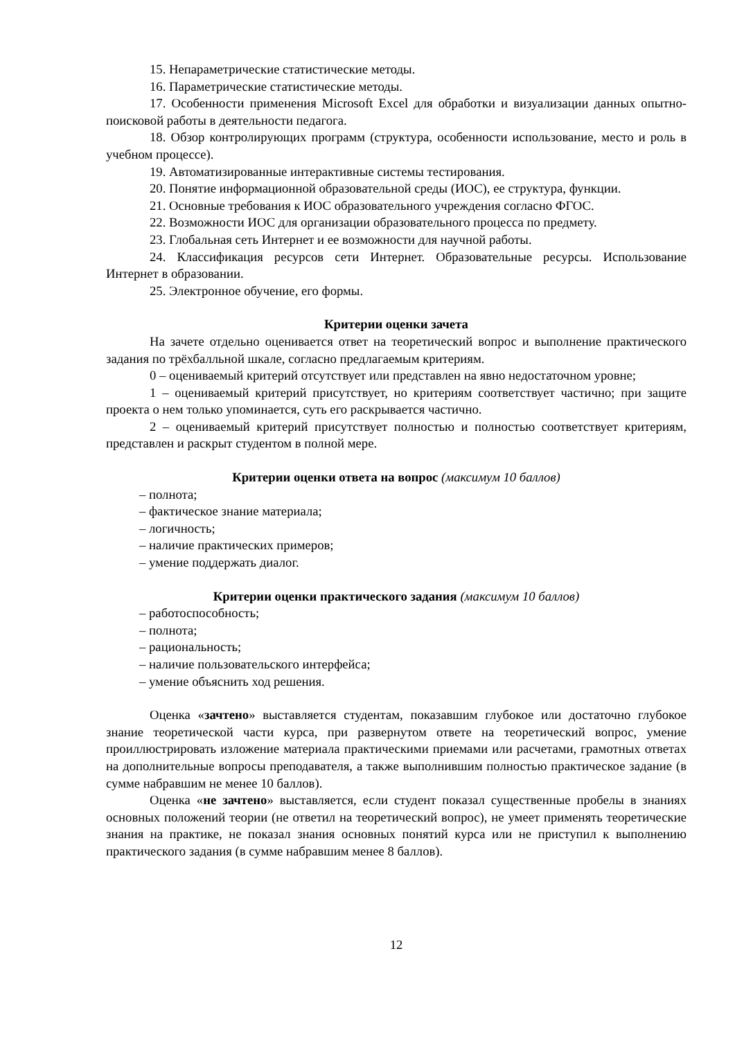15. Непараметрические статистические методы.
16. Параметрические статистические методы.
17. Особенности применения Microsoft Excel для обработки и визуализации данных опытно-поисковой работы в деятельности педагога.
18. Обзор контролирующих программ (структура, особенности использование, место и роль в учебном процессе).
19. Автоматизированные интерактивные системы тестирования.
20. Понятие информационной образовательной среды (ИОС), ее структура, функции.
21. Основные требования к ИОС образовательного учреждения согласно ФГОС.
22. Возможности ИОС для организации образовательного процесса по предмету.
23. Глобальная сеть Интернет и ее возможности для научной работы.
24. Классификация ресурсов сети Интернет. Образовательные ресурсы. Использование Интернет в образовании.
25. Электронное обучение, его формы.
Критерии оценки зачета
На зачете отдельно оценивается ответ на теоретический вопрос и выполнение практического задания по трёхбалльной шкале, согласно предлагаемым критериям.
0 – оцениваемый критерий отсутствует или представлен на явно недостаточном уровне;
1 – оцениваемый критерий присутствует, но критериям соответствует частично; при защите проекта о нем только упоминается, суть его раскрывается частично.
2 – оцениваемый критерий присутствует полностью и полностью соответствует критериям, представлен и раскрыт студентом в полной мере.
Критерии оценки ответа на вопрос (максимум 10 баллов)
– полнота;
– фактическое знание материала;
– логичность;
– наличие практических примеров;
– умение поддержать диалог.
Критерии оценки практического задания (максимум 10 баллов)
– работоспособность;
– полнота;
– рациональность;
– наличие пользовательского интерфейса;
– умение объяснить ход решения.
Оценка «зачтено» выставляется студентам, показавшим глубокое или достаточно глубокое знание теоретической части курса, при развернутом ответе на теоретический вопрос, умение проиллюстрировать изложение материала практическими приемами или расчетами, грамотных ответах на дополнительные вопросы преподавателя, а также выполнившим полностью практическое задание (в сумме набравшим не менее 10 баллов).
Оценка «не зачтено» выставляется, если студент показал существенные пробелы в знаниях основных положений теории (не ответил на теоретический вопрос), не умеет применять теоретические знания на практике, не показал знания основных понятий курса или не приступил к выполнению практического задания (в сумме набравшим менее 8 баллов).
12